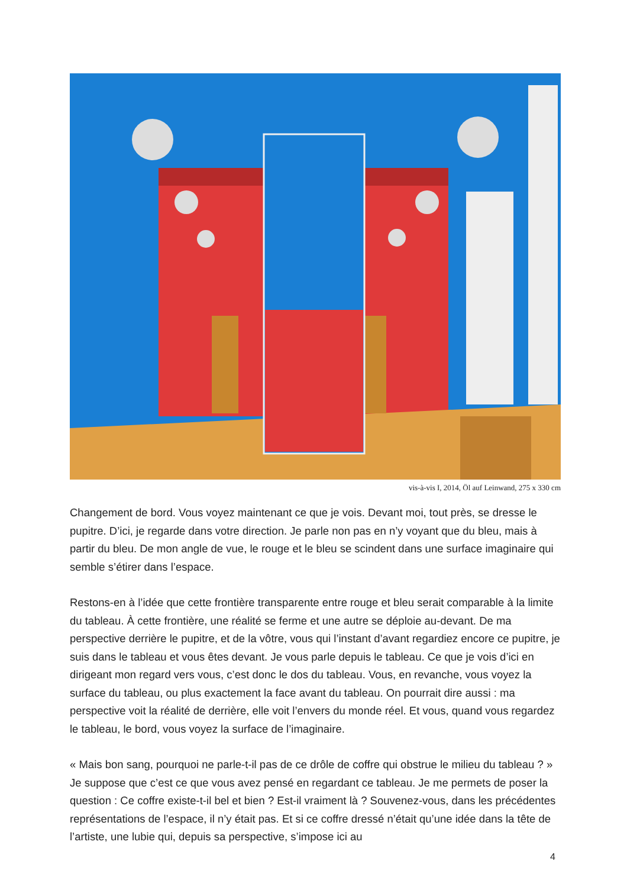vis-à-vis I, 2014, Öl auf Leinwand, 275 x 330 cm
Changement de bord. Vous voyez maintenant ce que je vois. Devant moi, tout près, se dresse le pupitre. D’ici, je regarde dans votre direction. Je parle non pas en n’y voyant que du bleu, mais à partir du bleu. De mon angle de vue, le rouge et le bleu se scindent dans une surface imaginaire qui semble s’étirer dans l’espace.
Restons-en à l’idée que cette frontière transparente entre rouge et bleu serait comparable à la limite du tableau. À cette frontière, une réalité se ferme et une autre se déploie au-devant. De ma perspective derrière le pupitre, et de la vôtre, vous qui l’instant d’avant regardiez encore ce pupitre, je suis dans le tableau et vous êtes devant. Je vous parle depuis le tableau. Ce que je vois d’ici en dirigeant mon regard vers vous, c’est donc le dos du tableau. Vous, en revanche, vous voyez la surface du tableau, ou plus exactement la face avant du tableau. On pourrait dire aussi : ma perspective voit la réalité de derrière, elle voit l’envers du monde réel. Et vous, quand vous regardez le tableau, le bord, vous voyez la surface de l’imaginaire.
« Mais bon sang, pourquoi ne parle-t-il pas de ce drôle de coffre qui obstrue le milieu du tableau ? » Je suppose que c’est ce que vous avez pensé en regardant ce tableau. Je me permets de poser la question : Ce coffre existe-t-il bel et bien ? Est-il vraiment là ? Souvenez-vous, dans les précédentes représentations de l’espace, il n’y était pas. Et si ce coffre dressé n’était qu’une idée dans la tête de l’artiste, une lubie qui, depuis sa perspective, s’impose ici au
4